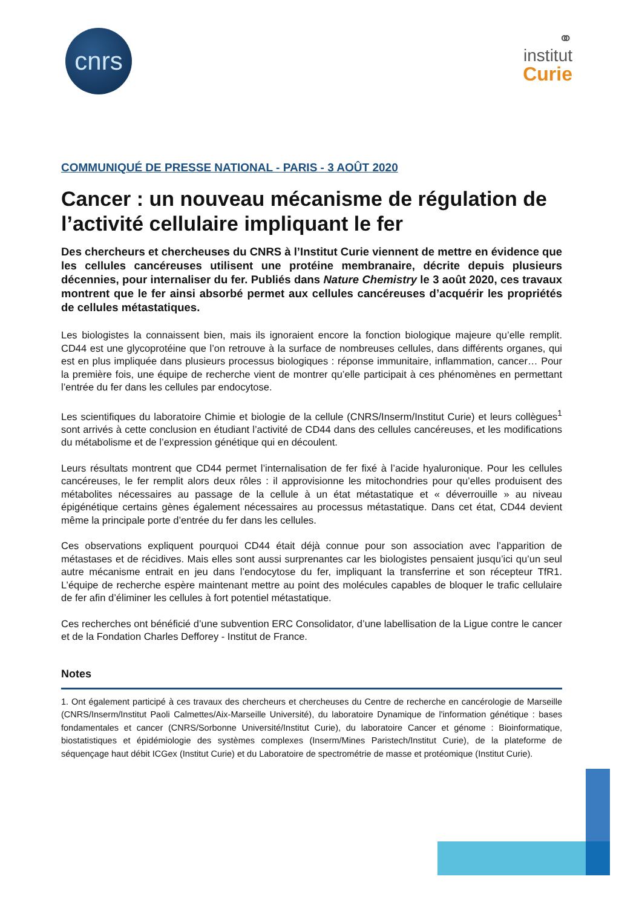cnrs
⚭
institut
Curie
COMMUNIQUÉ DE PRESSE NATIONAL - PARIS - 3 AOÛT 2020
Cancer : un nouveau mécanisme de régulation de l’activité cellulaire impliquant le fer
Des chercheurs et chercheuses du CNRS à l’Institut Curie viennent de mettre en évidence que les cellules cancéreuses utilisent une protéine membranaire, décrite depuis plusieurs décennies, pour internaliser du fer. Publiés dans Nature Chemistry le 3 août 2020, ces travaux montrent que le fer ainsi absorbé permet aux cellules cancéreuses d’acquérir les propriétés de cellules métastatiques.
Les biologistes la connaissent bien, mais ils ignoraient encore la fonction biologique majeure qu’elle remplit. CD44 est une glycoprotéine que l’on retrouve à la surface de nombreuses cellules, dans différents organes, qui est en plus impliquée dans plusieurs processus biologiques : réponse immunitaire, inflammation, cancer… Pour la première fois, une équipe de recherche vient de montrer qu’elle participait à ces phénomènes en permettant l’entrée du fer dans les cellules par endocytose.
Les scientifiques du laboratoire Chimie et biologie de la cellule (CNRS/Inserm/Institut Curie) et leurs collègues<sup>1</sup> sont arrivés à cette conclusion en étudiant l’activité de CD44 dans des cellules cancéreuses, et les modifications du métabolisme et de l’expression génétique qui en découlent.
Leurs résultats montrent que CD44 permet l’internalisation de fer fixé à l’acide hyaluronique. Pour les cellules cancéreuses, le fer remplit alors deux rôles : il approvisionne les mitochondries pour qu’elles produisent des métabolites nécessaires au passage de la cellule à un état métastatique et « déverrouille » au niveau épigénétique certains gènes également nécessaires au processus métastatique. Dans cet état, CD44 devient même la principale porte d’entrée du fer dans les cellules.
Ces observations expliquent pourquoi CD44 était déjà connue pour son association avec l’apparition de métastases et de récidives. Mais elles sont aussi surprenantes car les biologistes pensaient jusqu’ici qu’un seul autre mécanisme entrait en jeu dans l’endocytose du fer, impliquant la transferrine et son récepteur TfR1. L’équipe de recherche espère maintenant mettre au point des molécules capables de bloquer le trafic cellulaire de fer afin d’éliminer les cellules à fort potentiel métastatique.
Ces recherches ont bénéficié d’une subvention ERC Consolidator, d’une labellisation de la Ligue contre le cancer et de la Fondation Charles Defforey - Institut de France.
Notes
1. Ont également participé à ces travaux des chercheurs et chercheuses du Centre de recherche en cancérologie de Marseille (CNRS/Inserm/Institut Paoli Calmettes/Aix-Marseille Université), du laboratoire Dynamique de l'information génétique : bases fondamentales et cancer (CNRS/Sorbonne Université/Institut Curie), du laboratoire Cancer et génome : Bioinformatique, biostatistiques et épidémiologie des systèmes complexes (Inserm/Mines Paristech/Institut Curie), de la plateforme de séquençage haut débit ICGex (Institut Curie) et du Laboratoire de spectrométrie de masse et protéomique (Institut Curie).